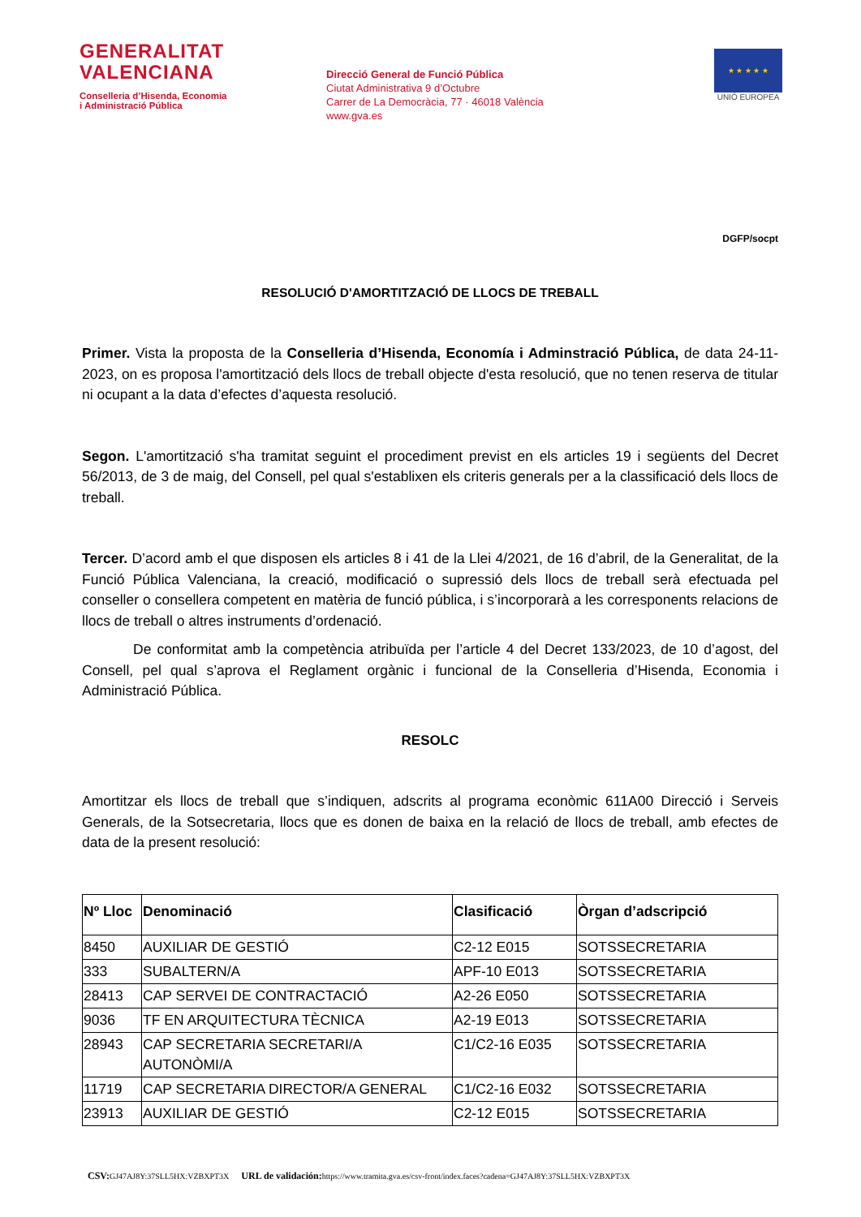GENERALITAT
VALENCIANA
Conselleria d’Hisenda, Economia
i Administració Pública
Direcció General de Funció Pública
Ciutat Administrativa 9 d’Octubre
Carrer de La Democràcia, 77 · 46018 València
www.gva.es
★ ★ ★ ★ ★
UNIÓ EUROPEA
DGFP/socpt
RESOLUCIÓ D'AMORTITZACIÓ DE LLOCS DE TREBALL
Primer. Vista la proposta de la Conselleria d’Hisenda, Economía i Adminstració Pública, de data 24-11-2023, on es proposa l'amortització dels llocs de treball objecte d'esta resolució, que no tenen reserva de titular ni ocupant a la data d’efectes d’aquesta resolució.
Segon. L'amortització s'ha tramitat seguint el procediment previst en els articles 19 i següents del Decret 56/2013, de 3 de maig, del Consell, pel qual s'establixen els criteris generals per a la classificació dels llocs de treball.
Tercer. D’acord amb el que disposen els articles 8 i 41 de la Llei 4/2021, de 16 d’abril, de la Generalitat, de la Funció Pública Valenciana, la creació, modificació o supressió dels llocs de treball serà efectuada pel conseller o consellera competent en matèria de funció pública, i s’incorporarà a les corresponents relacions de llocs de treball o altres instruments d’ordenació.
De conformitat amb la competència atribuïda per l’article 4 del Decret 133/2023, de 10 d’agost, del Consell, pel qual s’aprova el Reglament orgànic i funcional de la Conselleria d’Hisenda, Economia i Administració Pública.
RESOLC
Amortitzar els llocs de treball que s’indiquen, adscrits al programa econòmic 611A00 Direcció i Serveis Generals, de la Sotsecretaria, llocs que es donen de baixa en la relació de llocs de treball, amb efectes de data de la present resolució:
| Nº Lloc | Denominació | Clasificació | Òrgan d’adscripció |
| --- | --- | --- | --- |
| 8450 | AUXILIAR DE GESTIÓ | C2-12 E015 | SOTSSECRETARIA |
| 333 | SUBALTERN/A | APF-10 E013 | SOTSSECRETARIA |
| 28413 | CAP SERVEI DE CONTRACTACIÓ | A2-26 E050 | SOTSSECRETARIA |
| 9036 | TF EN ARQUITECTURA TÈCNICA | A2-19 E013 | SOTSSECRETARIA |
| 28943 | CAP SECRETARIA SECRETARI/A AUTONÒMI/A | C1/C2-16 E035 | SOTSSECRETARIA |
| 11719 | CAP SECRETARIA DIRECTOR/A GENERAL | C1/C2-16 E032 | SOTSSECRETARIA |
| 23913 | AUXILIAR DE GESTIÓ | C2-12 E015 | SOTSSECRETARIA |
CSV: GJ47AJ8Y:37SLL5HX:VZBXPT3X URL de validación: https://www.tramita.gva.es/csv-front/index.faces?cadena=GJ47AJ8Y:37SLL5HX:VZBXPT3X